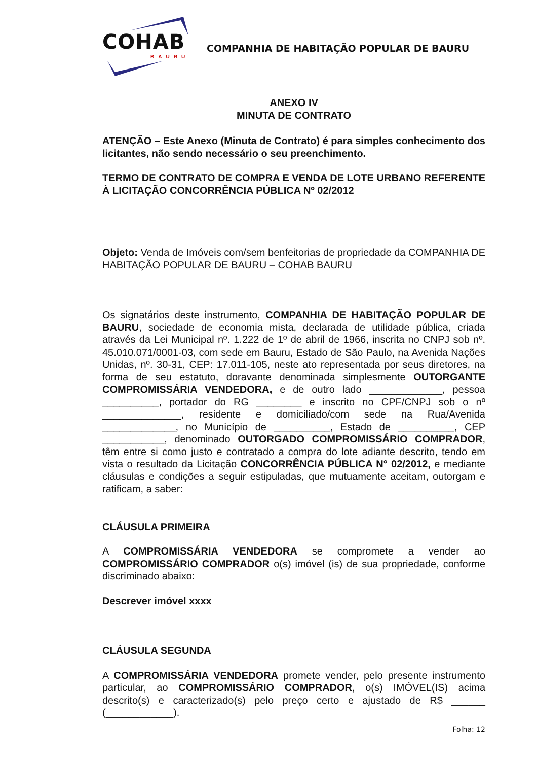COHAB BAURU
COMPANHIA DE HABITAÇÃO POPULAR DE BAURU
ANEXO IV
MINUTA DE CONTRATO
ATENÇÃO – Este Anexo (Minuta de Contrato) é para simples conhecimento dos licitantes, não sendo necessário o seu preenchimento.
TERMO DE CONTRATO DE COMPRA E VENDA DE LOTE URBANO REFERENTE À LICITAÇÃO CONCORRÊNCIA PÚBLICA Nº 02/2012
Objeto: Venda de Imóveis com/sem benfeitorias de propriedade da COMPANHIA DE HABITAÇÃO POPULAR DE BAURU – COHAB BAURU
Os signatários deste instrumento, COMPANHIA DE HABITAÇÃO POPULAR DE BAURU, sociedade de economia mista, declarada de utilidade pública, criada através da Lei Municipal nº. 1.222 de 1º de abril de 1966, inscrita no CNPJ sob nº. 45.010.071/0001-03, com sede em Bauru, Estado de São Paulo, na Avenida Nações Unidas, nº. 30-31, CEP: 17.011-105, neste ato representada por seus diretores, na forma de seu estatuto, doravante denominada simplesmente OUTORGANTE COMPROMISSÁRIA VENDEDORA, e de outro lado _____________, pessoa __________, portador do RG ________ e inscrito no CPF/CNPJ sob o nº ______________, residente e domiciliado/com sede na Rua/Avenida _____________, no Município de __________, Estado de __________, CEP ___________, denominado OUTORGADO COMPROMISSÁRIO COMPRADOR, têm entre si como justo e contratado a compra do lote adiante descrito, tendo em vista o resultado da Licitação CONCORRÊNCIA PÚBLICA N° 02/2012, e mediante cláusulas e condições a seguir estipuladas, que mutuamente aceitam, outorgam e ratificam, a saber:
CLÁUSULA PRIMEIRA
A COMPROMISSÁRIA VENDEDORA se compromete a vender ao COMPROMISSÁRIO COMPRADOR o(s) imóvel (is) de sua propriedade, conforme discriminado abaixo:
Descrever imóvel xxxx
CLÁUSULA SEGUNDA
A COMPROMISSÁRIA VENDEDORA promete vender, pelo presente instrumento particular, ao COMPROMISSÁRIO COMPRADOR, o(s) IMÓVEL(IS) acima descrito(s) e caracterizado(s) pelo preço certo e ajustado de R$ ______ (____________).
Folha: 12